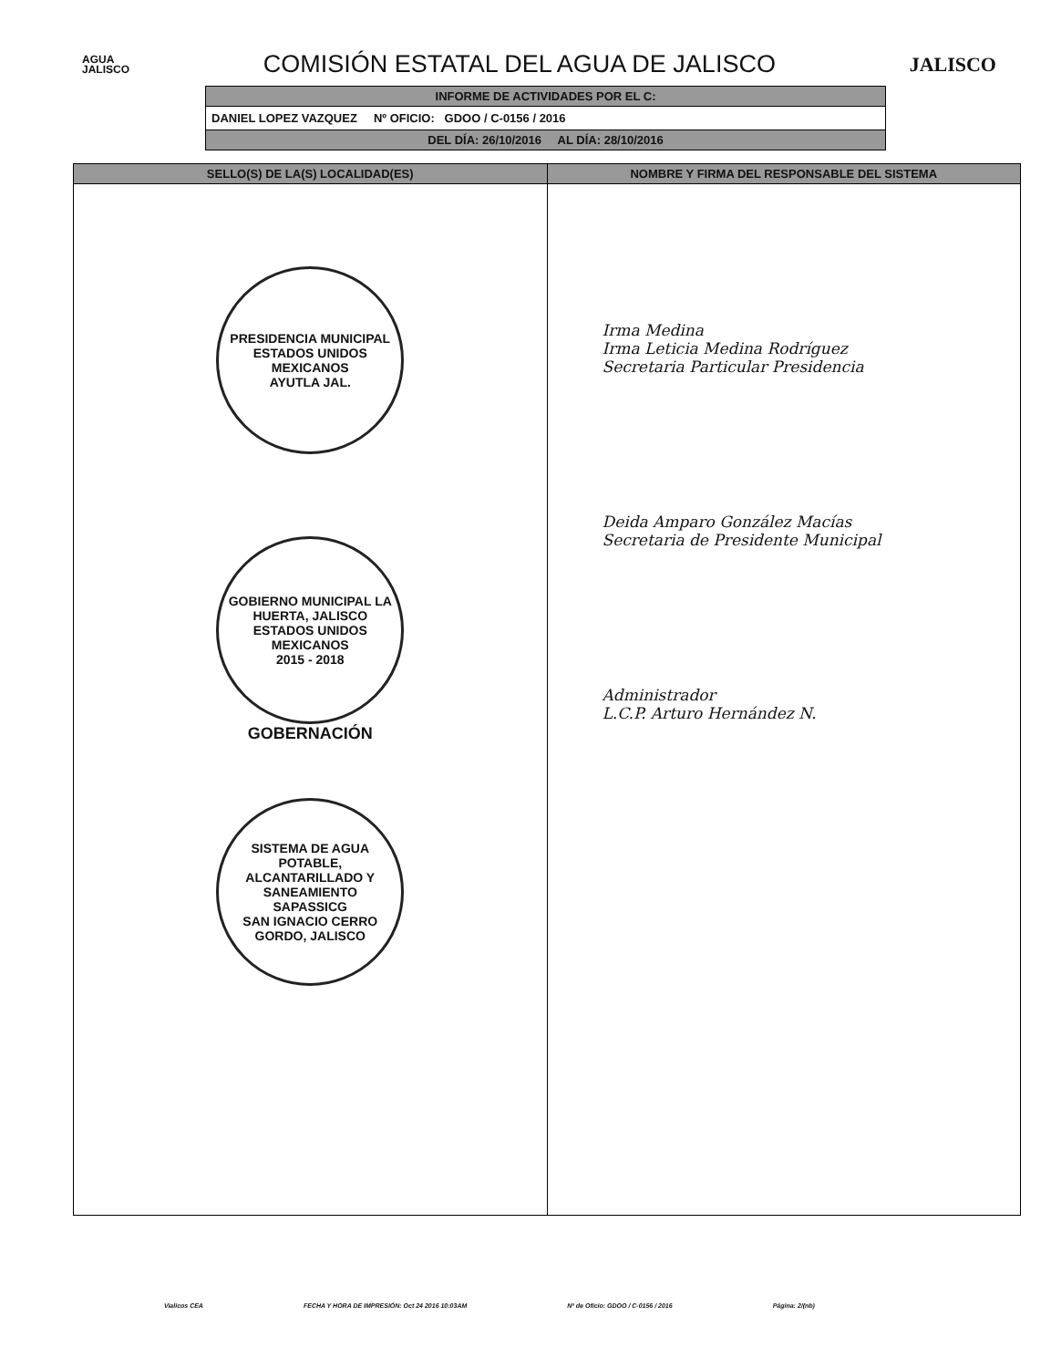AGUA
JALISCO
COMISIÓN ESTATAL DEL AGUA DE JALISCO
JALISCO
INFORME DE ACTIVIDADES POR EL C:
DANIEL LOPEZ VAZQUEZ Nº OFICIO: GDOO / C-0156 / 2016
DEL DÍA: 26/10/2016 AL DÍA: 28/10/2016
| SELLO(S) DE LA(S) LOCALIDAD(ES) | NOMBRE Y FIRMA DEL RESPONSABLE DEL SISTEMA |
| --- | --- |
| PRESIDENCIA MUNICIPAL ESTADOS UNIDOS MEXICANOS AYUTLA JAL. GOBIERNO MUNICIPAL LA HUERTA, JALISCO ESTADOS UNIDOS MEXICANOS 2015 - 2018 GOBERNACIÓN SISTEMA DE AGUA POTABLE, ALCANTARILLADO Y SANEAMIENTO SAPASSICG SAN IGNACIO CERRO GORDO, JALISCO | Irma Medina Irma Leticia Medina Rodríguez Secretaria Particular Presidencia Deida Amparo González Macías Secretaria de Presidente Municipal Administrador L.C.P. Arturo Hernández N. |
Vialicos CEA FECHA Y HORA DE IMPRESIÓN: Oct 24 2016 10:03AM Nº de Oficio: GDOO / C-0156 / 2016 Página: 2/(nb)